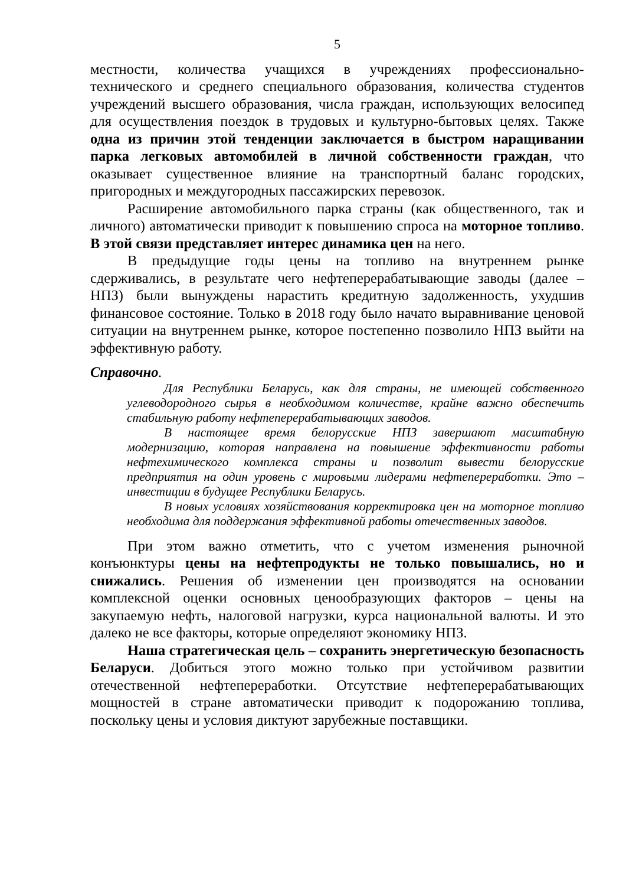5
местности, количества учащихся в учреждениях профессионально-технического и среднего специального образования, количества студентов учреждений высшего образования, числа граждан, использующих велосипед для осуществления поездок в трудовых и культурно-бытовых целях. Также одна из причин этой тенденции заключается в быстром наращивании парка легковых автомобилей в личной собственности граждан, что оказывает существенное влияние на транспортный баланс городских, пригородных и междугородных пассажирских перевозок.
Расширение автомобильного парка страны (как общественного, так и личного) автоматически приводит к повышению спроса на моторное топливо. В этой связи представляет интерес динамика цен на него.
В предыдущие годы цены на топливо на внутреннем рынке сдерживались, в результате чего нефтеперерабатывающие заводы (далее – НПЗ) были вынуждены нарастить кредитную задолженность, ухудшив финансовое состояние. Только в 2018 году было начато выравнивание ценовой ситуации на внутреннем рынке, которое постепенно позволило НПЗ выйти на эффективную работу.
Справочно.
Для Республики Беларусь, как для страны, не имеющей собственного углеводородного сырья в необходимом количестве, крайне важно обеспечить стабильную работу нефтеперерабатывающих заводов.
В настоящее время белорусские НПЗ завершают масштабную модернизацию, которая направлена на повышение эффективности работы нефтехимического комплекса страны и позволит вывести белорусские предприятия на один уровень с мировыми лидерами нефтепереработки. Это – инвестиции в будущее Республики Беларусь.
В новых условиях хозяйствования корректировка цен на моторное топливо необходима для поддержания эффективной работы отечественных заводов.
При этом важно отметить, что с учетом изменения рыночной конъюнктуры цены на нефтепродукты не только повышались, но и снижались. Решения об изменении цен производятся на основании комплексной оценки основных ценообразующих факторов – цены на закупаемую нефть, налоговой нагрузки, курса национальной валюты. И это далеко не все факторы, которые определяют экономику НПЗ.
Наша стратегическая цель – сохранить энергетическую безопасность Беларуси. Добиться этого можно только при устойчивом развитии отечественной нефтепереработки. Отсутствие нефтеперерабатывающих мощностей в стране автоматически приводит к подорожанию топлива, поскольку цены и условия диктуют зарубежные поставщики.